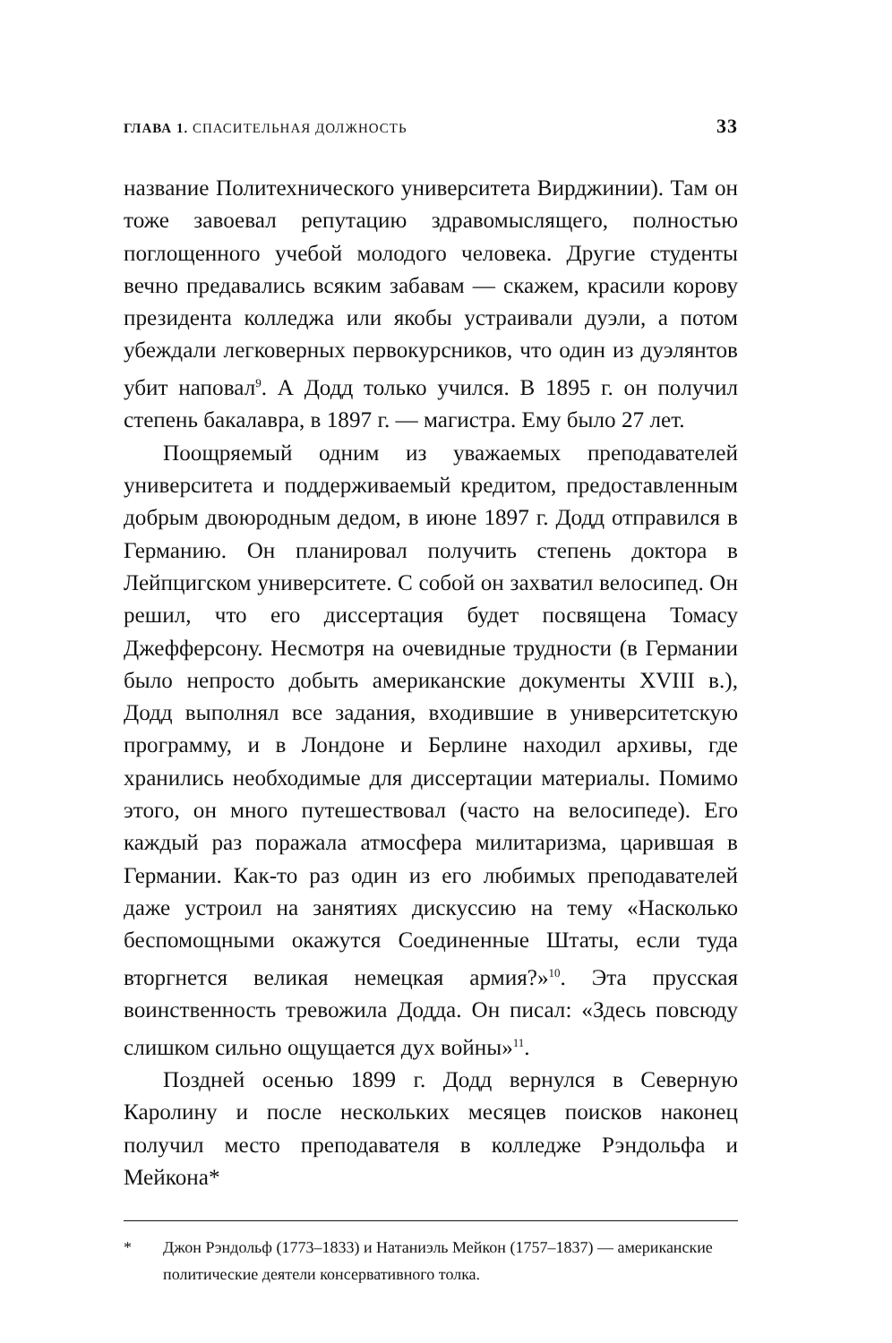ГЛАВА 1. СПАСИТЕЛЬНАЯ ДОЛЖНОСТЬ 33
название Политехнического университета Вирджинии). Там он тоже завоевал репутацию здравомыслящего, полностью поглощенного учебой молодого человека. Другие студенты вечно предавались всяким забавам — скажем, красили корову президента колледжа или якобы устраивали дуэли, а потом убеждали легковерных первокурсников, что один из дуэлянтов убит наповал<sup>9</sup>. А Додд только учился. В 1895 г. он получил степень бакалавра, в 1897 г. — магистра. Ему было 27 лет.
Поощряемый одним из уважаемых преподавателей университета и поддерживаемый кредитом, предоставленным добрым двоюродным дедом, в июне 1897 г. Додд отправился в Германию. Он планировал получить степень доктора в Лейпцигском университете. С собой он захватил велосипед. Он решил, что его диссертация будет посвящена Томасу Джефферсону. Несмотря на очевидные трудности (в Германии было непросто добыть американские документы XVIII в.), Додд выполнял все задания, входившие в университетскую программу, и в Лондоне и Берлине находил архивы, где хранились необходимые для диссертации материалы. Помимо этого, он много путешествовал (часто на велосипеде). Его каждый раз поражала атмосфера милитаризма, царившая в Германии. Как-то раз один из его любимых преподавателей даже устроил на занятиях дискуссию на тему «Насколько беспомощными окажутся Соединенные Штаты, если туда вторгнется великая немецкая армия?»<sup>10</sup>. Эта прусская воинственность тревожила Додда. Он писал: «Здесь повсюду слишком сильно ощущается дух войны»<sup>11</sup>.
Поздней осенью 1899 г. Додд вернулся в Северную Каролину и после нескольких месяцев поисков наконец получил место преподавателя в колледже Рэндольфа и Мейкона*
* Джон Рэндольф (1773–1833) и Натаниэль Мейкон (1757–1837) — американские политические деятели консервативного толка.